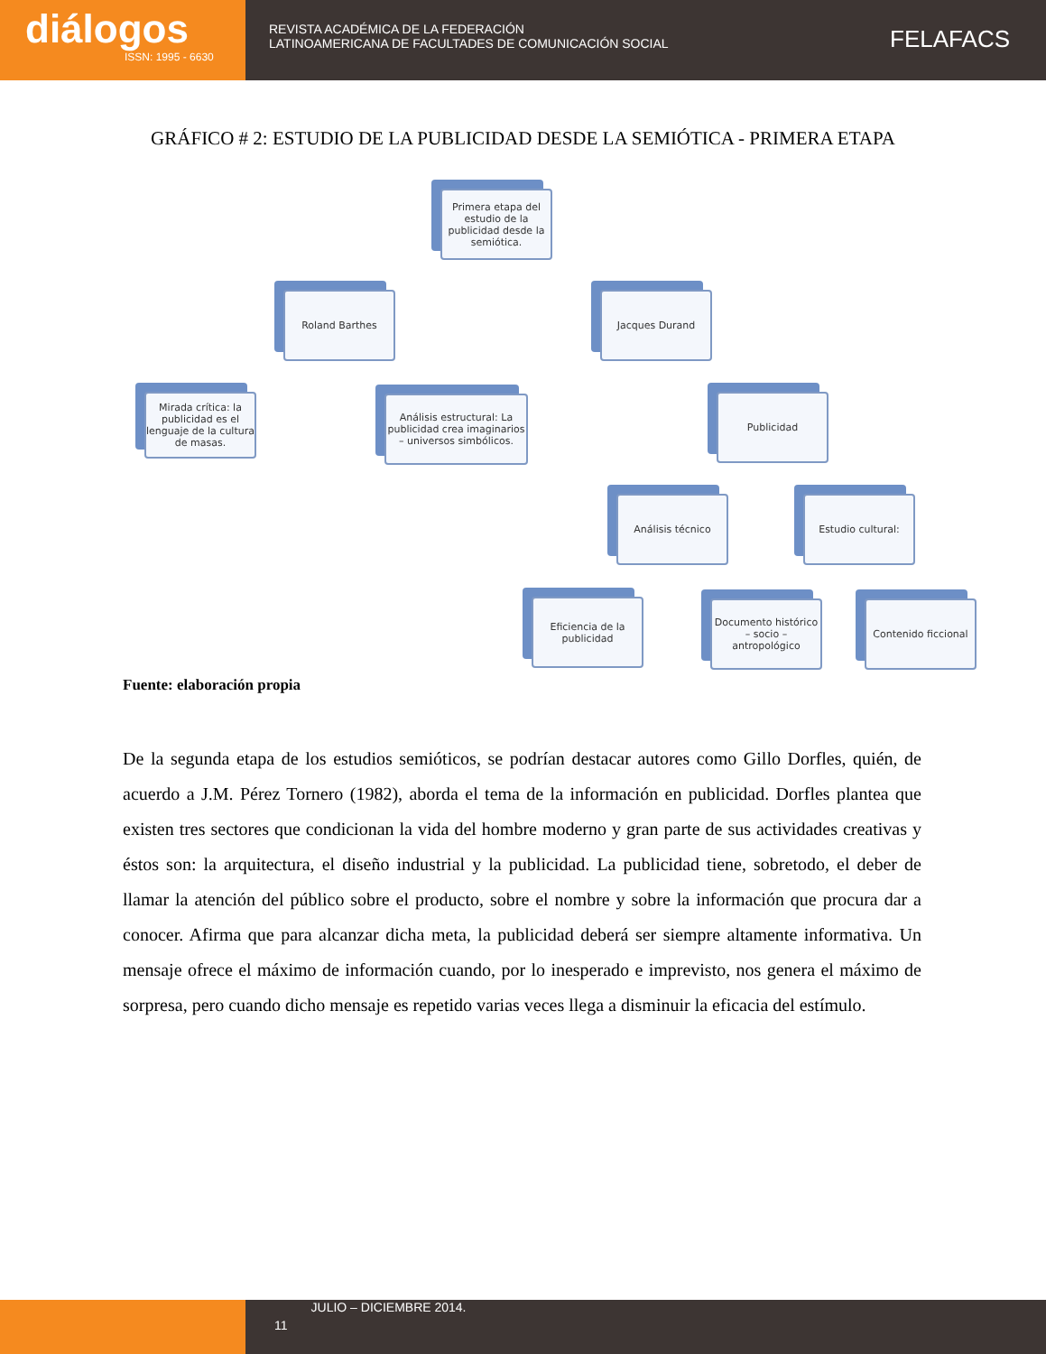diálogos
ISSN: 1995 - 6630
REVISTA ACADÉMICA DE LA FEDERACIÓN
LATINOAMERICANA DE FACULTADES DE COMUNICACIÓN SOCIAL
FELAFACS
GRÁFICO # 2: ESTUDIO DE LA PUBLICIDAD DESDE LA SEMIÓTICA - PRIMERA ETAPA
Primera etapa del estudio de la publicidad desde la semiótica.
Roland Barthes Jacques Durand
Mirada crítica: la publicidad es el lenguaje de la cultura de masas.
Análisis estructural: La publicidad crea imaginarios – universos simbólicos.
Publicidad
Análisis técnico Estudio cultural:
Eficiencia de la publicidad
Documento histórico – socio – antropológico
Contenido ficcional
Fuente: elaboración propia
De la segunda etapa de los estudios semióticos, se podrían destacar autores como Gillo Dorfles, quién, de acuerdo a J.M. Pérez Tornero (1982), aborda el tema de la información en publicidad. Dorfles plantea que existen tres sectores que condicionan la vida del hombre moderno y gran parte de sus actividades creativas y éstos son: la arquitectura, el diseño industrial y la publicidad. La publicidad tiene, sobretodo, el deber de llamar la atención del público sobre el producto, sobre el nombre y sobre la información que procura dar a conocer. Afirma que para alcanzar dicha meta, la publicidad deberá ser siempre altamente informativa. Un mensaje ofrece el máximo de información cuando, por lo inesperado e imprevisto, nos genera el máximo de sorpresa, pero cuando dicho mensaje es repetido varias veces llega a disminuir la eficacia del estímulo.
11
JULIO – DICIEMBRE 2014.